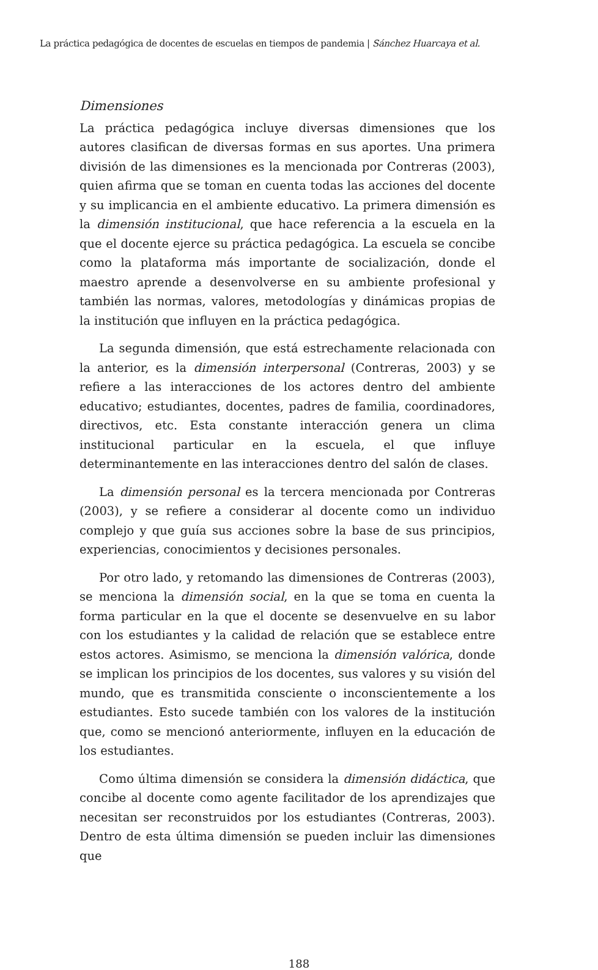La práctica pedagógica de docentes de escuelas en tiempos de pandemia | Sánchez Huarcaya et al.
Dimensiones
La práctica pedagógica incluye diversas dimensiones que los autores clasifican de diversas formas en sus aportes. Una primera división de las dimensiones es la mencionada por Contreras (2003), quien afirma que se toman en cuenta todas las acciones del docente y su implicancia en el ambiente educativo. La primera dimensión es la dimensión institucional, que hace referencia a la escuela en la que el docente ejerce su práctica pedagógica. La escuela se concibe como la plataforma más importante de socialización, donde el maestro aprende a desenvolverse en su ambiente profesional y también las normas, valores, metodologías y dinámicas propias de la institución que influyen en la práctica pedagógica.
La segunda dimensión, que está estrechamente relacionada con la anterior, es la dimensión interpersonal (Contreras, 2003) y se refiere a las interacciones de los actores dentro del ambiente educativo; estudiantes, docentes, padres de familia, coordinadores, directivos, etc. Esta constante interacción genera un clima institucional particular en la escuela, el que influye determinantemente en las interacciones dentro del salón de clases.
La dimensión personal es la tercera mencionada por Contreras (2003), y se refiere a considerar al docente como un individuo complejo y que guía sus acciones sobre la base de sus principios, experiencias, conocimientos y decisiones personales.
Por otro lado, y retomando las dimensiones de Contreras (2003), se menciona la dimensión social, en la que se toma en cuenta la forma particular en la que el docente se desenvuelve en su labor con los estudiantes y la calidad de relación que se establece entre estos actores. Asimismo, se menciona la dimensión valórica, donde se implican los principios de los docentes, sus valores y su visión del mundo, que es transmitida consciente o inconscientemente a los estudiantes. Esto sucede también con los valores de la institución que, como se mencionó anteriormente, influyen en la educación de los estudiantes.
Como última dimensión se considera la dimensión didáctica, que concibe al docente como agente facilitador de los aprendizajes que necesitan ser reconstruidos por los estudiantes (Contreras, 2003). Dentro de esta última dimensión se pueden incluir las dimensiones que
188